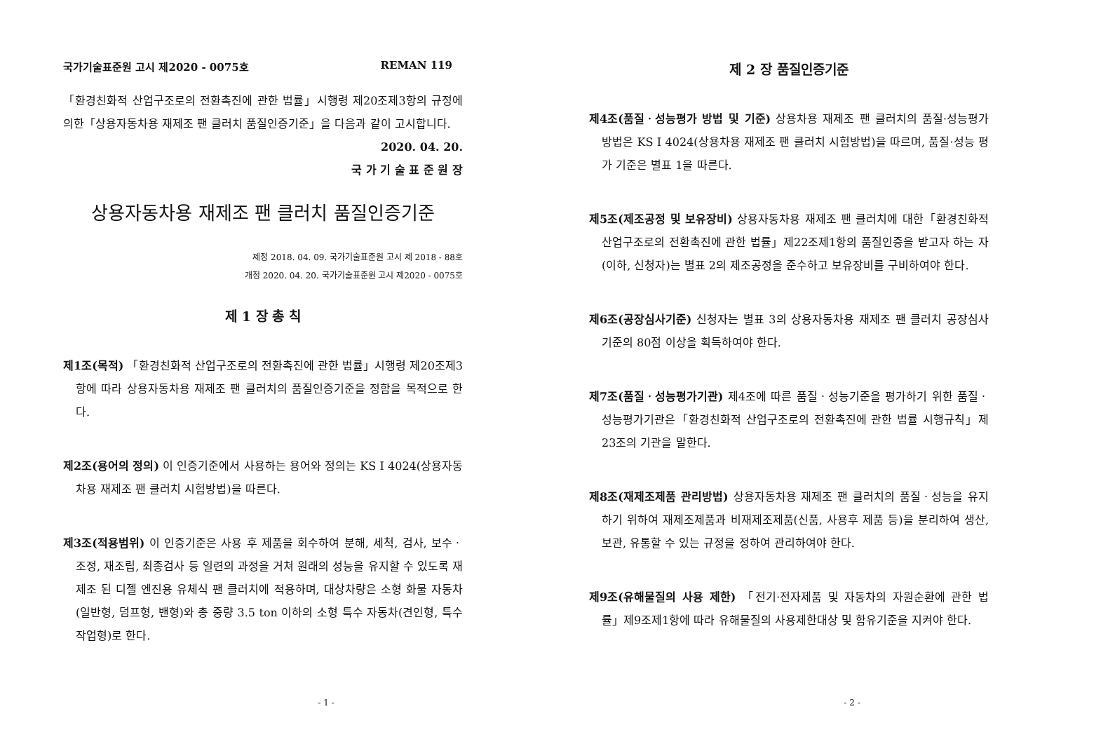국가기술표준원 고시 제2020 - 0075호 REMAN 119
「환경친화적 산업구조로의 전환촉진에 관한 법률」시행령 제20조제3항의 규정에 의한「상용자동차용 재제조 팬 클러치 품질인증기준」을 다음과 같이 고시합니다.
2020. 04. 20.
국 가 기 술 표 준 원 장
상용자동차용 재제조 팬 클러치 품질인증기준
제정 2018. 04. 09. 국가기술표준원 고시 제 2018 - 88호
개정 2020. 04. 20. 국가기술표준원 고시 제2020 - 0075호
제 1 장 총 칙
제1조(목적) 「환경친화적 산업구조로의 전환촉진에 관한 법률」시행령 제20조제3항에 따라 상용자동차용 재제조 팬 클러치의 품질인증기준을 정함을 목적으로 한다.
제2조(용어의 정의) 이 인증기준에서 사용하는 용어와 정의는 KS I 4024(상용자동차용 재제조 팬 클러치 시험방법)을 따른다.
제3조(적용범위) 이 인증기준은 사용 후 제품을 회수하여 분해, 세척, 검사, 보수ㆍ조정, 재조립, 최종검사 등 일련의 과정을 거쳐 원래의 성능을 유지할 수 있도록 재제조 된 디젤 엔진용 유체식 팬 클러치에 적용하며, 대상차량은 소형 화물 자동차(일반형, 덤프형, 밴형)와 총 중량 3.5 ton 이하의 소형 특수 자동차(견인형, 특수 작업형)로 한다.
- 1 -
제 2 장 품질인증기준
제4조(품질ㆍ성능평가 방법 및 기준) 상용차용 재제조 팬 클러치의 품질·성능평가 방법은 KS I 4024(상용차용 재제조 팬 클러치 시험방법)을 따르며, 품질·성능 평가 기준은 별표 1을 따른다.
제5조(제조공정 및 보유장비) 상용자동차용 재제조 팬 클러치에 대한「환경친화적 산업구조로의 전환촉진에 관한 법률」제22조제1항의 품질인증을 받고자 하는 자(이하, 신청자)는 별표 2의 제조공정을 준수하고 보유장비를 구비하여야 한다.
제6조(공장심사기준) 신청자는 별표 3의 상용자동차용 재제조 팬 클러치 공장심사기준의 80점 이상을 획득하여야 한다.
제7조(품질ㆍ성능평가기관) 제4조에 따른 품질ㆍ성능기준을 평가하기 위한 품질ㆍ성능평가기관은「환경친화적 산업구조로의 전환촉진에 관한 법률 시행규칙」제23조의 기관을 말한다.
제8조(재제조제품 관리방법) 상용자동차용 재제조 팬 클러치의 품질ㆍ성능을 유지하기 위하여 재제조제품과 비재제조제품(신품, 사용후 제품 등)을 분리하여 생산, 보관, 유통할 수 있는 규정을 정하여 관리하여야 한다.
제9조(유해물질의 사용 제한) 「전기·전자제품 및 자동차의 자원순환에 관한 법률」제9조제1항에 따라 유해물질의 사용제한대상 및 함유기준을 지켜야 한다.
- 2 -